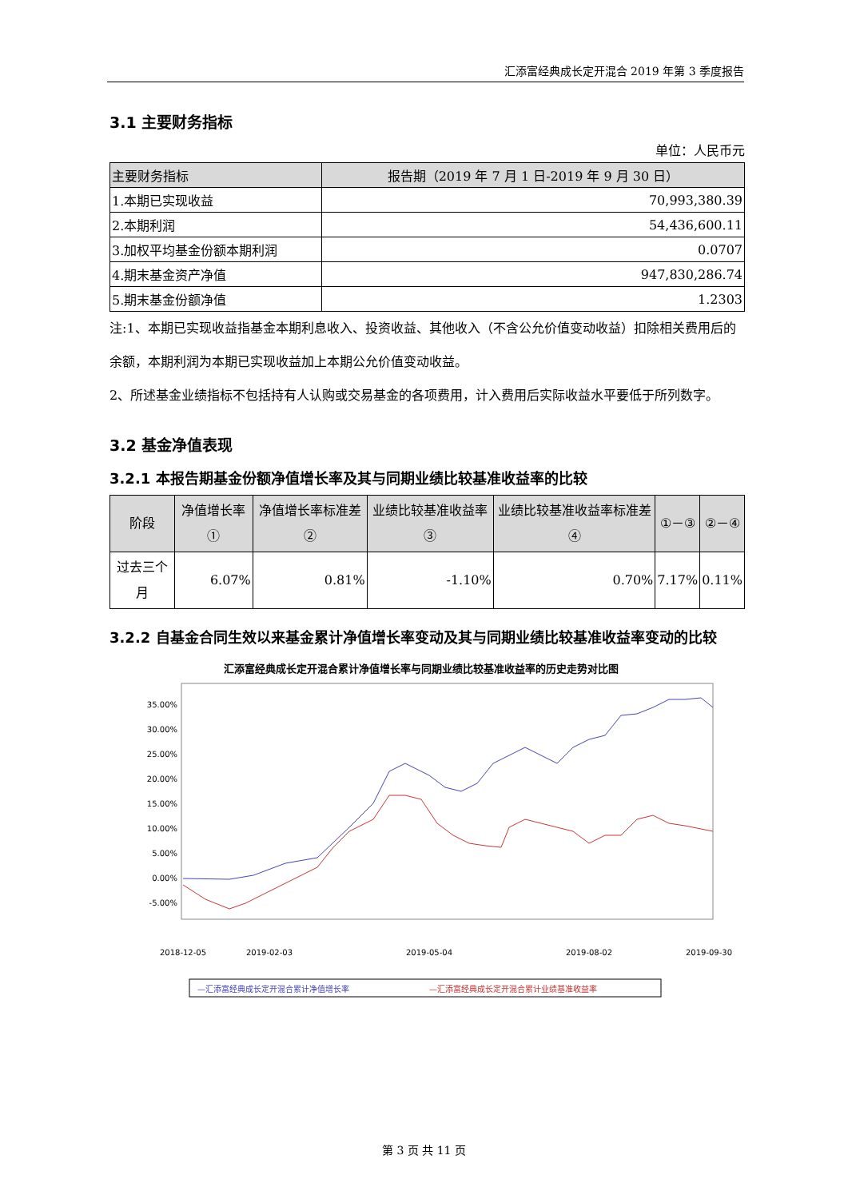汇添富经典成长定开混合 2019 年第 3 季度报告
3.1 主要财务指标
单位：人民币元
| 主要财务指标 | 报告期（2019 年 7 月 1 日-2019 年 9 月 30 日） |
| --- | --- |
| 1.本期已实现收益 | 70,993,380.39 |
| 2.本期利润 | 54,436,600.11 |
| 3.加权平均基金份额本期利润 | 0.0707 |
| 4.期末基金资产净值 | 947,830,286.74 |
| 5.期末基金份额净值 | 1.2303 |
注:1、本期已实现收益指基金本期利息收入、投资收益、其他收入（不含公允价值变动收益）扣除相关费用后的余额，本期利润为本期已实现收益加上本期公允价值变动收益。
2、所述基金业绩指标不包括持有人认购或交易基金的各项费用，计入费用后实际收益水平要低于所列数字。
3.2 基金净值表现
3.2.1 本报告期基金份额净值增长率及其与同期业绩比较基准收益率的比较
| 阶段 | 净值增长率① | 净值增长率标准差② | 业绩比较基准收益率③ | 业绩比较基准收益率标准差④ | ①－③ | ②－④ |
| --- | --- | --- | --- | --- | --- | --- |
| 过去三个月 | 6.07% | 0.81% | -1.10% | 0.70% | 7.17% | 0.11% |
3.2.2 自基金合同生效以来基金累计净值增长率变动及其与同期业绩比较基准收益率变动的比较
汇添富经典成长定开混合累计净值增长率与同期业绩比较基准收益率的历史走势对比图
35.00%
30.00%
25.00%
20.00%
15.00%
10.00%
5.00%
0.00%
-5.00%
2018-12-05
2019-02-03
2019-05-04
2019-08-02
2019-09-30
—汇添富经典成长定开混合累计净值增长率
—汇添富经典成长定开混合累计业绩基准收益率
第 3 页 共 11 页